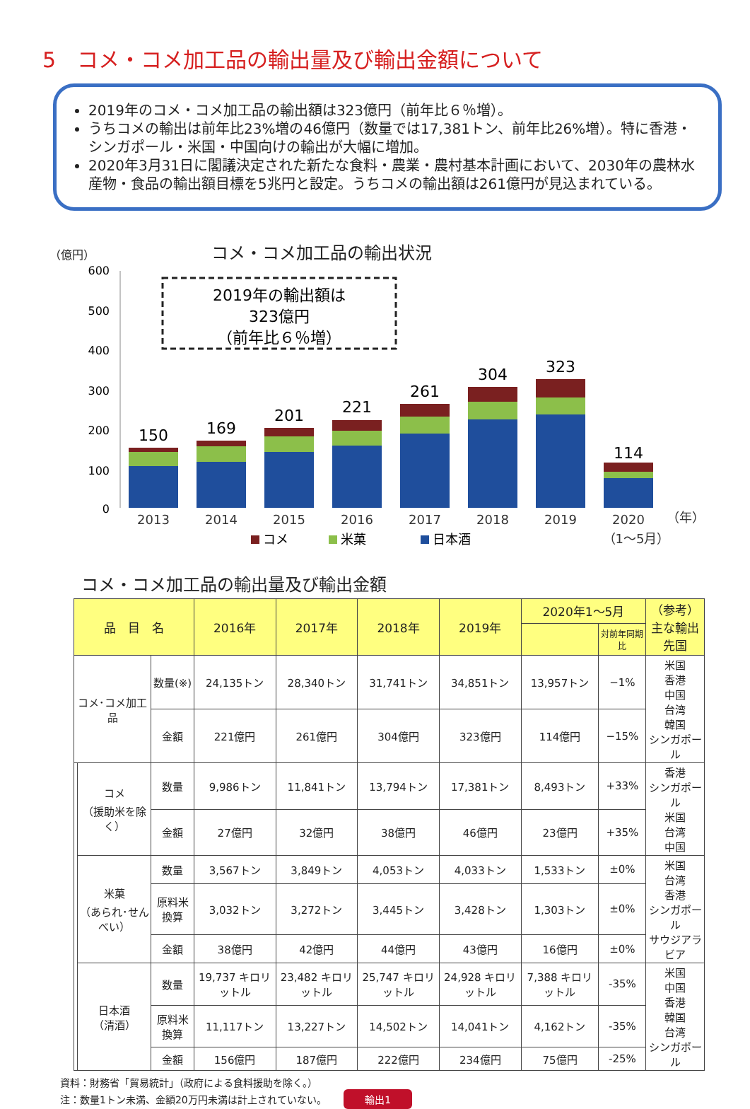5　コメ・コメ加工品の輸出量及び輸出金額について
2019年のコメ・コメ加工品の輸出額は323億円（前年比６％増）。
うちコメの輸出は前年比23%増の46億円（数量では17,381トン、前年比26%増）。特に香港・シンガポール・米国・中国向けの輸出が大幅に増加。
2020年3月31日に閣議決定された新たな食料・農業・農村基本計画において、2030年の農林水産物・食品の輸出額目標を5兆円と設定。うちコメの輸出額は261億円が見込まれている。
（億円） コメ・コメ加工品の輸出状況
2019年の輸出額は
323億円
（前年比６％増）
600
500
400
300
200
100
0
150
169
201
221
261
304
323
114
2013
2014
2015
2016
2017
2018
2019
2020
（年）
（1～5月）
コメ
米菓
日本酒
コメ・コメ加工品の輸出量及び輸出金額
| 品 目 名 | | | 2016年 | 2017年 | 2018年 | 2019年 | 2020年1～5月 | | （参考） 主な輸出先国 |
| --- | --- | --- | --- | --- | --- | --- | --- | --- | --- |
| | | | | | | | | 対前年同期比 | |
| コメ･コメ加工品 | | 数量(※) | 24,135トン | 28,340トン | 31,741トン | 34,851トン | 13,957トン | −1% | 米国 香港 中国 台湾 韓国 シンガポール |
| | | 金額 | 221億円 | 261億円 | 304億円 | 323億円 | 114億円 | −15% | |
| | コメ （援助米を除く） | 数量 | 9,986トン | 11,841トン | 13,794トン | 17,381トン | 8,493トン | +33% | 香港 シンガポール 米国 台湾 中国 |
| | | 金額 | 27億円 | 32億円 | 38億円 | 46億円 | 23億円 | +35% | |
| | 米菓 （あられ･せんべい） | 数量 | 3,567トン | 3,849トン | 4,053トン | 4,033トン | 1,533トン | ±0% | 米国 台湾 香港 シンガポール サウジアラビア |
| | | 原料米換算 | 3,032トン | 3,272トン | 3,445トン | 3,428トン | 1,303トン | ±0% | |
| | | 金額 | 38億円 | 42億円 | 44億円 | 43億円 | 16億円 | ±0% | |
| | 日本酒 （清酒） | 数量 | 19,737 キロリットル | 23,482 キロリットル | 25,747 キロリットル | 24,928 キロリットル | 7,388 キロリットル | -35% | 米国 中国 香港 韓国 台湾 シンガポール |
| | | 原料米換算 | 11,117トン | 13,227トン | 14,502トン | 14,041トン | 4,162トン | -35% | |
| | | 金額 | 156億円 | 187億円 | 222億円 | 234億円 | 75億円 | -25% | |
資料：財務省「貿易統計」（政府による食料援助を除く。）
注：数量1トン未満、金額20万円未満は計上されていない。 輸出1